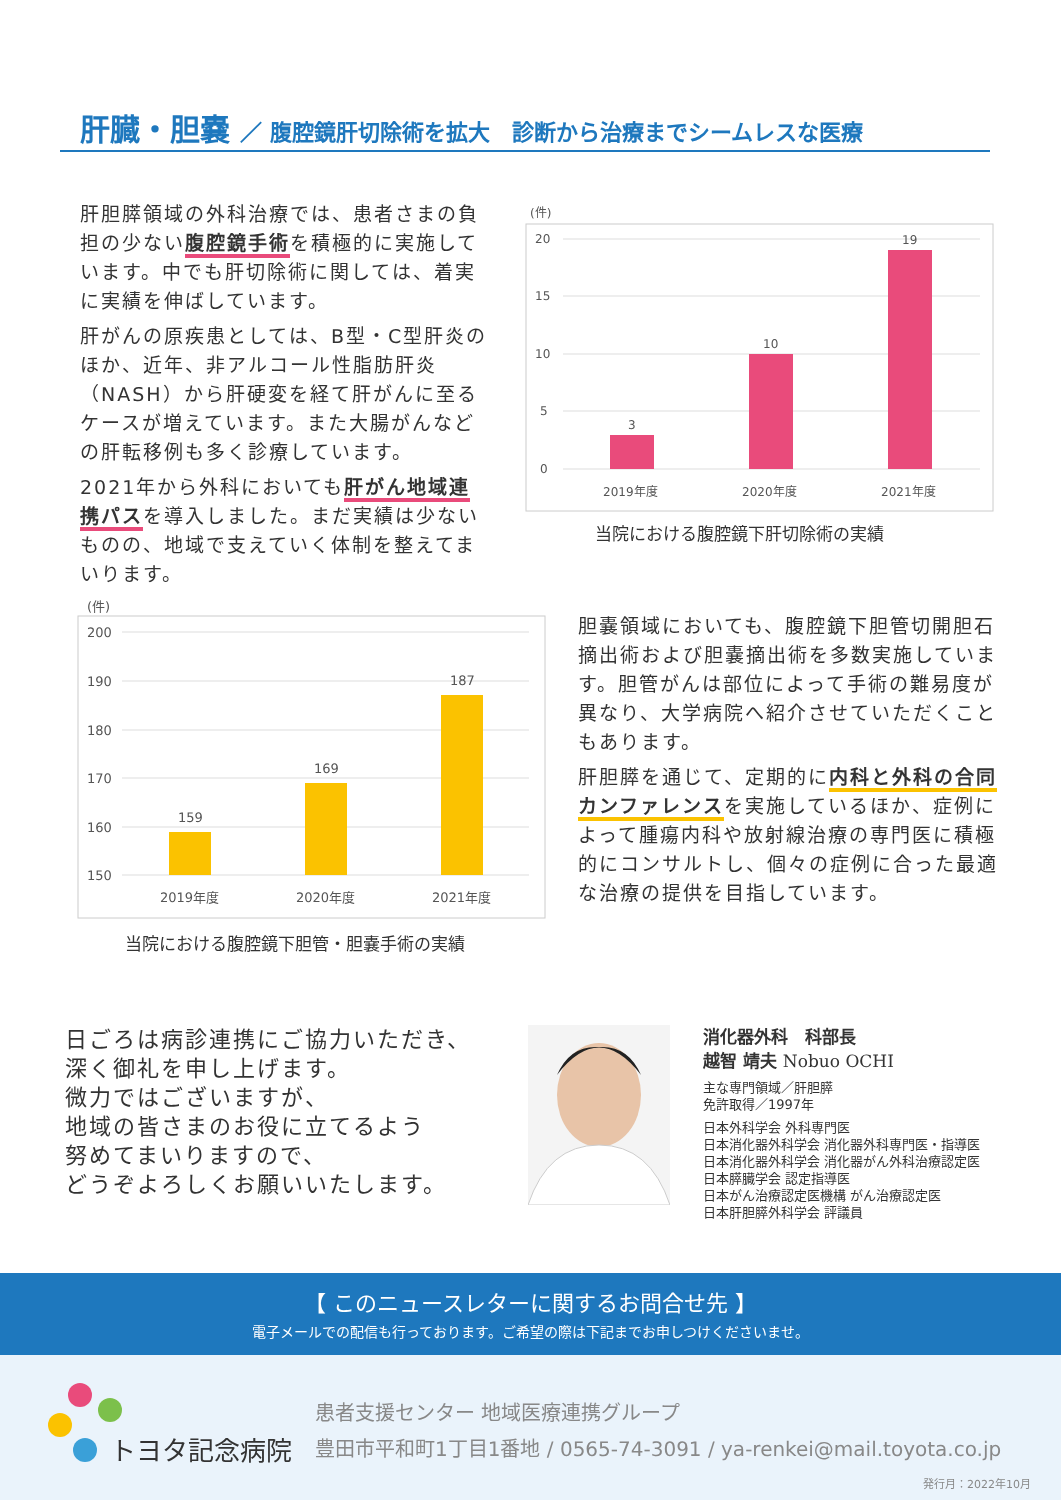肝臓・胆嚢 ／ 腹腔鏡肝切除術を拡大　診断から治療までシームレスな医療
肝胆膵領域の外科治療では、患者さまの負担の少ない腹腔鏡手術を積極的に実施しています。中でも肝切除術に関しては、着実に実績を伸ばしています。
肝がんの原疾患としては、B型・C型肝炎のほか、近年、非アルコール性脂肪肝炎（NASH）から肝硬変を経て肝がんに至るケースが増えています。また大腸がんなどの肝転移例も多く診療しています。
2021年から外科においても肝がん地域連携パスを導入しました。まだ実績は少ないものの、地域で支えていく体制を整えてまいります。
(件)
20
15
10
5
0
3
10
19
2019年度
2020年度
2021年度
当院における腹腔鏡下肝切除術の実績
(件)
200
190
180
170
160
150
159
169
187
2019年度
2020年度
2021年度
当院における腹腔鏡下胆管・胆嚢手術の実績
胆嚢領域においても、腹腔鏡下胆管切開胆石摘出術および胆嚢摘出術を多数実施しています。胆管がんは部位によって手術の難易度が異なり、大学病院へ紹介させていただくこともあります。
肝胆膵を通じて、定期的に内科と外科の合同カンファレンスを実施しているほか、症例によって腫瘍内科や放射線治療の専門医に積極的にコンサルトし、個々の症例に合った最適な治療の提供を目指しています。
日ごろは病診連携にご協力いただき、
深く御礼を申し上げます。
微力ではございますが、
地域の皆さまのお役に立てるよう
努めてまいりますので、
どうぞよろしくお願いいたします。
消化器外科　科部長
越智 靖夫 Nobuo OCHI
主な専門領域／肝胆膵
免許取得／1997年
日本外科学会 外科専門医
日本消化器外科学会 消化器外科専門医・指導医
日本消化器外科学会 消化器がん外科治療認定医
日本膵臓学会 認定指導医
日本がん治療認定医機構 がん治療認定医
日本肝胆膵外科学会 評議員
【 このニュースレターに関するお問合せ先 】
電子メールでの配信も行っております。ご希望の際は下記までお申しつけくださいませ。
トヨタ記念病院
患者支援センター 地域医療連携グループ
豊田市平和町1丁目1番地 / 0565-74-3091 / ya-renkei@mail.toyota.co.jp
発行月：2022年10月